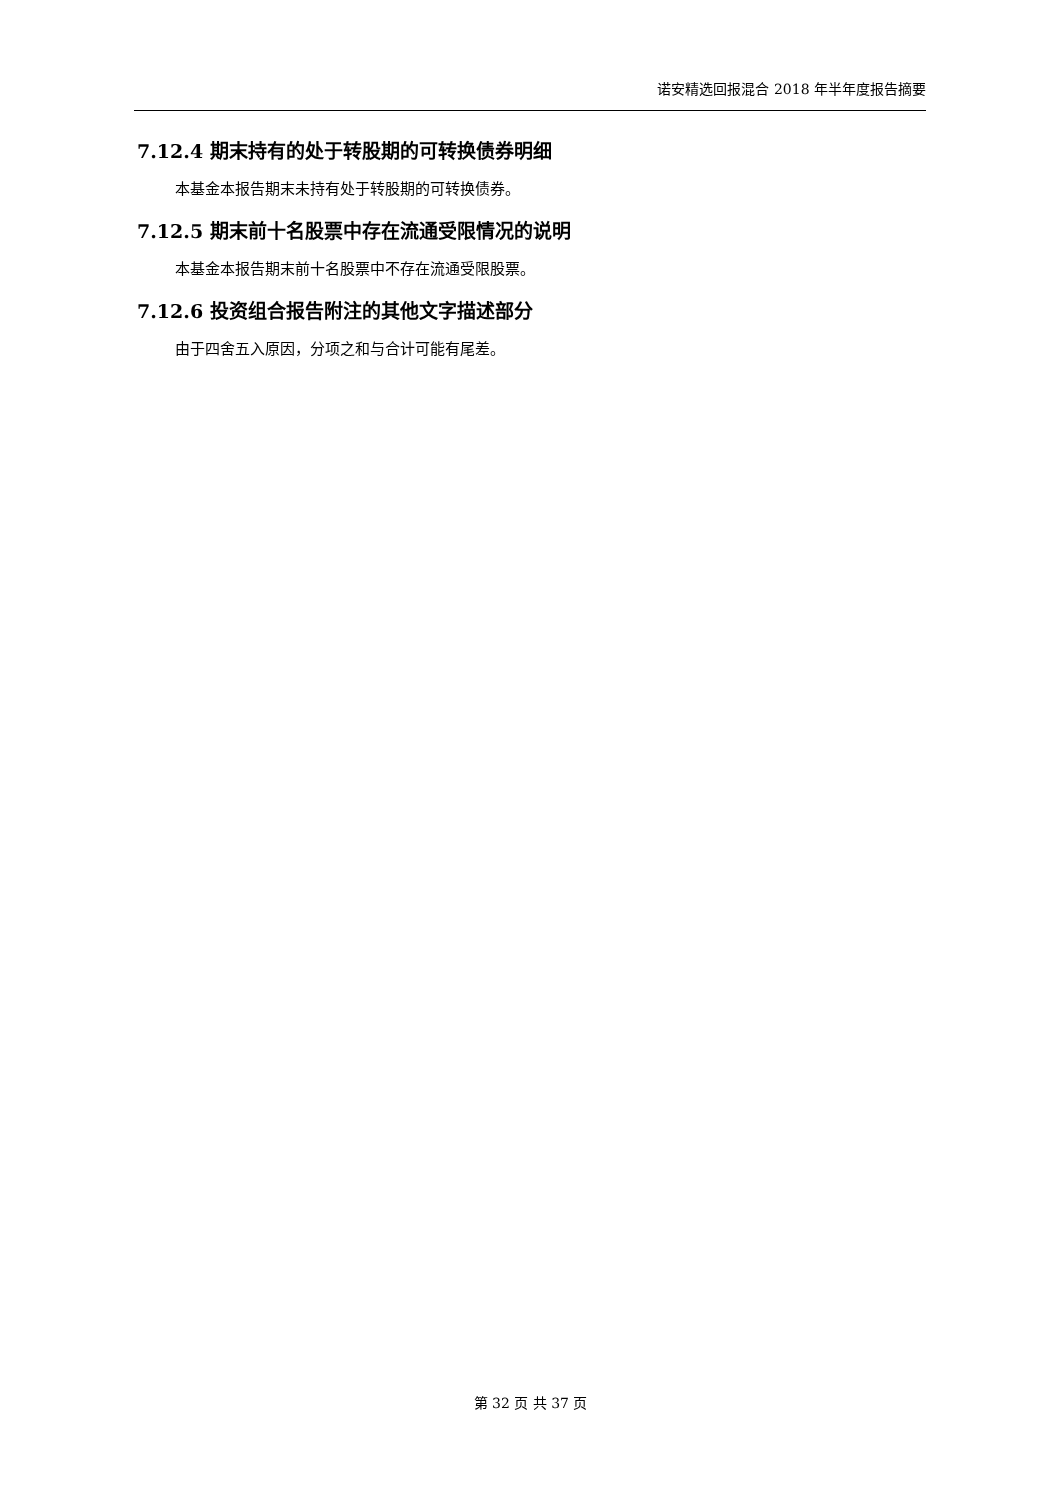诺安精选回报混合 2018 年半年度报告摘要
7.12.4 期末持有的处于转股期的可转换债券明细
本基金本报告期末未持有处于转股期的可转换债券。
7.12.5 期末前十名股票中存在流通受限情况的说明
本基金本报告期末前十名股票中不存在流通受限股票。
7.12.6 投资组合报告附注的其他文字描述部分
由于四舍五入原因，分项之和与合计可能有尾差。
第 32 页 共 37 页